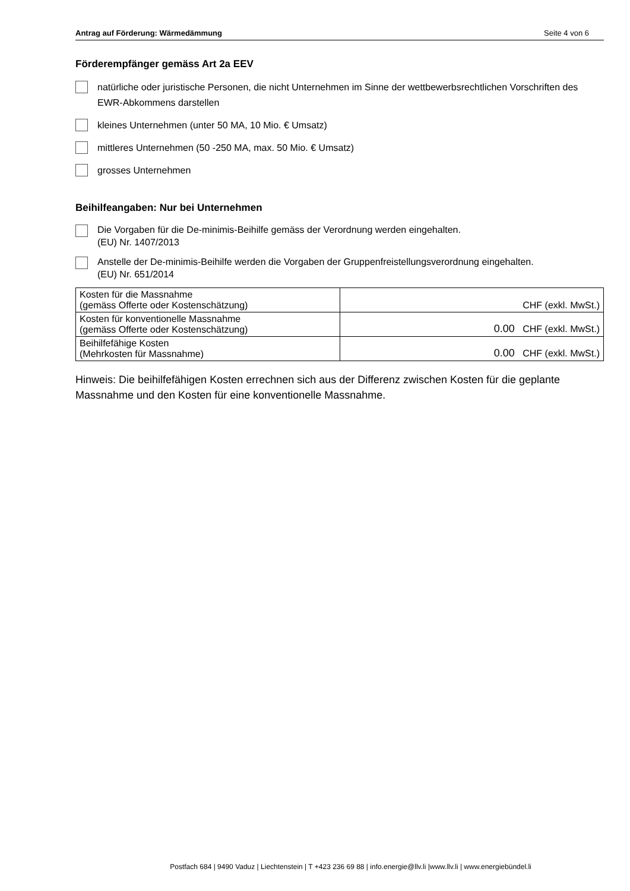Antrag auf Förderung: Wärmedämmung Seite 4 von 6
Förderempfänger gemäss Art 2a EEV
natürliche oder juristische Personen, die nicht Unternehmen im Sinne der wettbewerbsrechtlichen Vorschriften des EWR-Abkommens darstellen
kleines Unternehmen (unter 50 MA, 10 Mio. € Umsatz)
mittleres Unternehmen (50 -250 MA, max. 50 Mio. € Umsatz)
grosses Unternehmen
Beihilfeangaben: Nur bei Unternehmen
Die Vorgaben für die De-minimis-Beihilfe gemäss der Verordnung werden eingehalten.
(EU) Nr. 1407/2013
Anstelle der De-minimis-Beihilfe werden die Vorgaben der Gruppenfreistellungsverordnung eingehalten.
(EU) Nr. 651/2014
| Kosten für die Massnahme (gemäss Offerte oder Kostenschätzung) | CHF (exkl. MwSt.) |
| Kosten für konventionelle Massnahme (gemäss Offerte oder Kostenschätzung) | 0.00 CHF (exkl. MwSt.) |
| Beihilfefähige Kosten (Mehrkosten für Massnahme) | 0.00 CHF (exkl. MwSt.) |
Hinweis: Die beihilfefähigen Kosten errechnen sich aus der Differenz zwischen Kosten für die geplante Massnahme und den Kosten für eine konventionelle Massnahme.
Postfach 684 | 9490 Vaduz | Liechtenstein | T +423 236 69 88 | info.energie@llv.li |www.llv.li | www.energiebündel.li